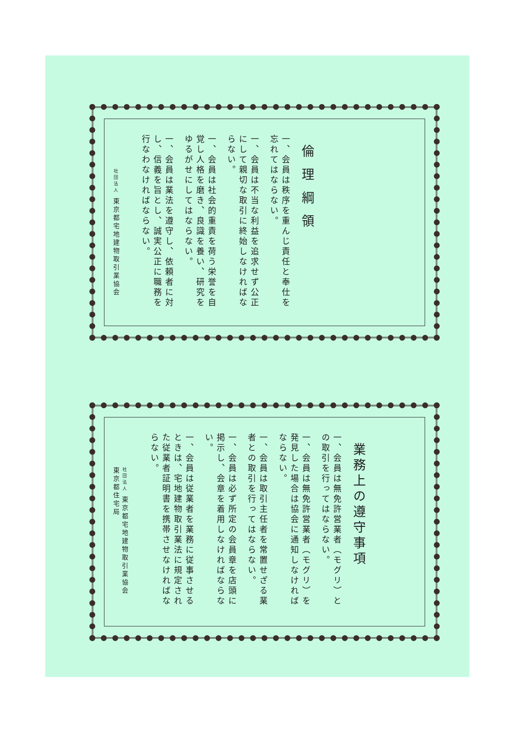倫理綱領
一、会員は秩序を重んじ責任と奉仕を忘れてはならない。
一、会員は不当な利益を追求せず公正にして親切な取引に終始しなければならない。
一、会員は社会的重責を荷う栄誉を自覚し人格を磨き、良識を養い、研究をゆるがせにしてはならない。
一、会員は業法を遵守し、依頼者に対し、信義を旨とし、誠実公正に職務を行なわなければならない。
社団法人 東京都宅地建物取引業協会
業務上の遵守事項
一、会員は無免許営業者（モグリ）との取引を行ってはならない。
一、会員は無免許営業者（モグリ）を発見した場合は協会に通知しなければならない。
一、会員は取引主任者を常置せざる業者との取引を行ってはならない。
一、会員は必ず所定の会員章を店頭に掲示し、会章を着用しなければならない。
一、会員は従業者を業務に従事させるときは、宅地建物取引業法に規定された従業者証明書を携帯させなければならない。
社団法人 東京都宅地建物取引業協会
東京都住宅局